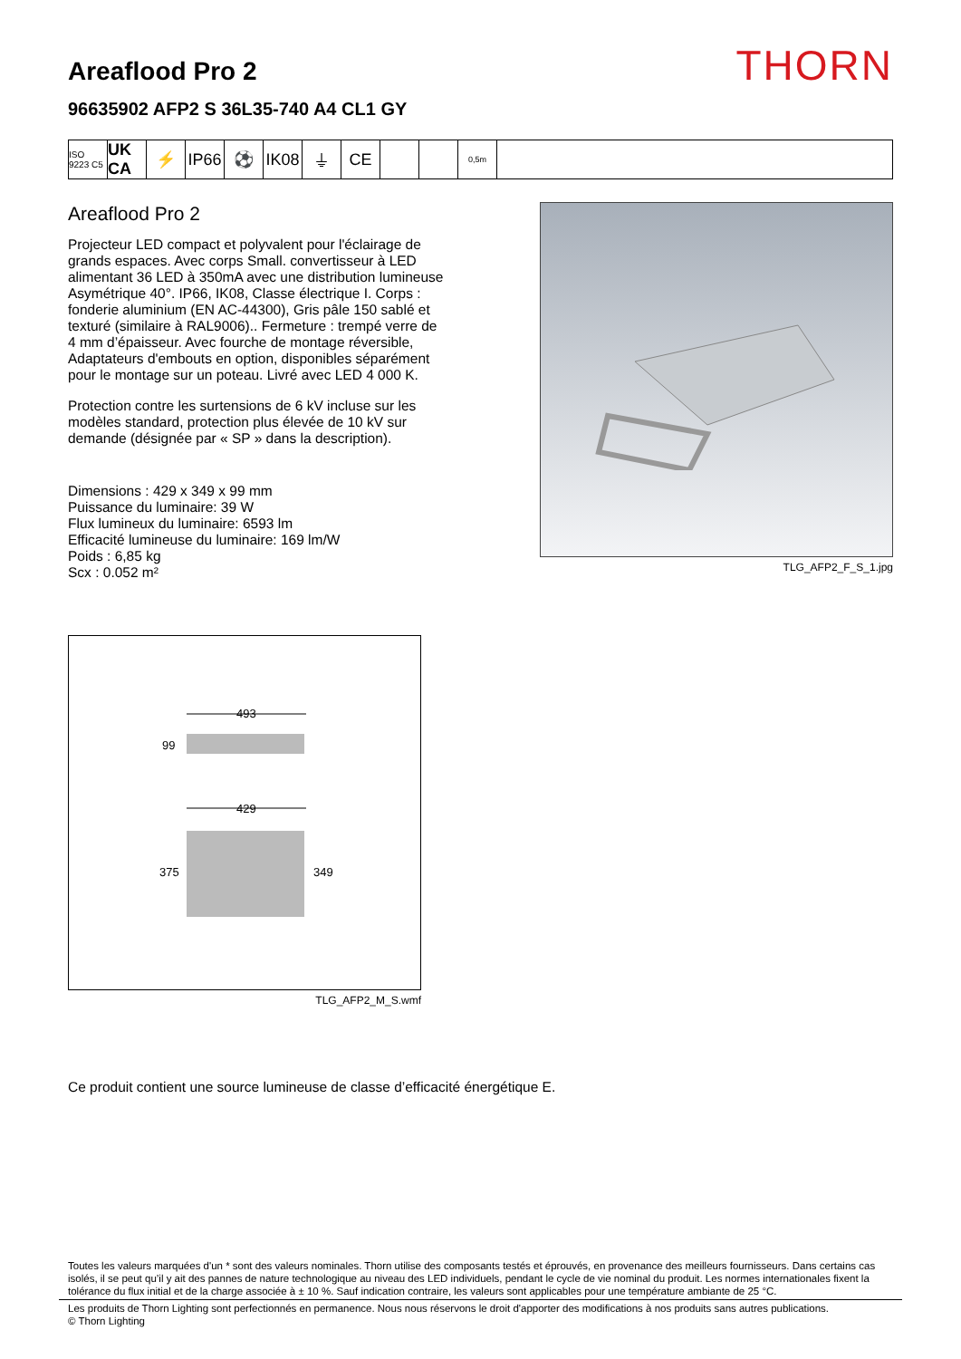Areaflood Pro 2
96635902 AFP2 S 36L35-740 A4 CL1 GY
THORN
ISO 9223 C5
UK CA
⚡ IP66
⚽ IK08
⏚ CE
0,5m
Areaflood Pro 2
Projecteur LED compact et polyvalent pour l'éclairage de grands espaces. Avec corps Small. convertisseur à LED alimentant 36 LED à 350mA avec une distribution lumineuse Asymétrique 40°. IP66, IK08, Classe électrique I. Corps : fonderie aluminium (EN AC-44300), Gris pâle 150 sablé et texturé (similaire à RAL9006).. Fermeture : trempé verre de 4 mm d’épaisseur. Avec fourche de montage réversible, Adaptateurs d'embouts en option, disponibles séparément pour le montage sur un poteau. Livré avec LED 4 000 K.
Protection contre les surtensions de 6 kV incluse sur les modèles standard, protection plus élevée de 10 kV sur demande (désignée par « SP » dans la description).
Dimensions : 429 x 349 x 99 mm
Puissance du luminaire: 39 W
Flux lumineux du luminaire: 6593 lm
Efficacité lumineuse du luminaire: 169 lm/W
Poids : 6,85 kg
Scx : 0.052 m²
TLG_AFP2_F_S_1.jpg
493
99
429
375
349
TLG_AFP2_M_S.wmf
Ce produit contient une source lumineuse de classe d’efficacité énergétique E.
Toutes les valeurs marquées d'un * sont des valeurs nominales. Thorn utilise des composants testés et éprouvés, en provenance des meilleurs fournisseurs. Dans certains cas isolés, il se peut qu’il y ait des pannes de nature technologique au niveau des LED individuels, pendant le cycle de vie nominal du produit. Les normes internationales fixent la tolérance du flux initial et de la charge associée à ± 10 %. Sauf indication contraire, les valeurs sont applicables pour une température ambiante de 25 °C.
Les produits de Thorn Lighting sont perfectionnés en permanence. Nous nous réservons le droit d'apporter des modifications à nos produits sans autres publications.
© Thorn Lighting